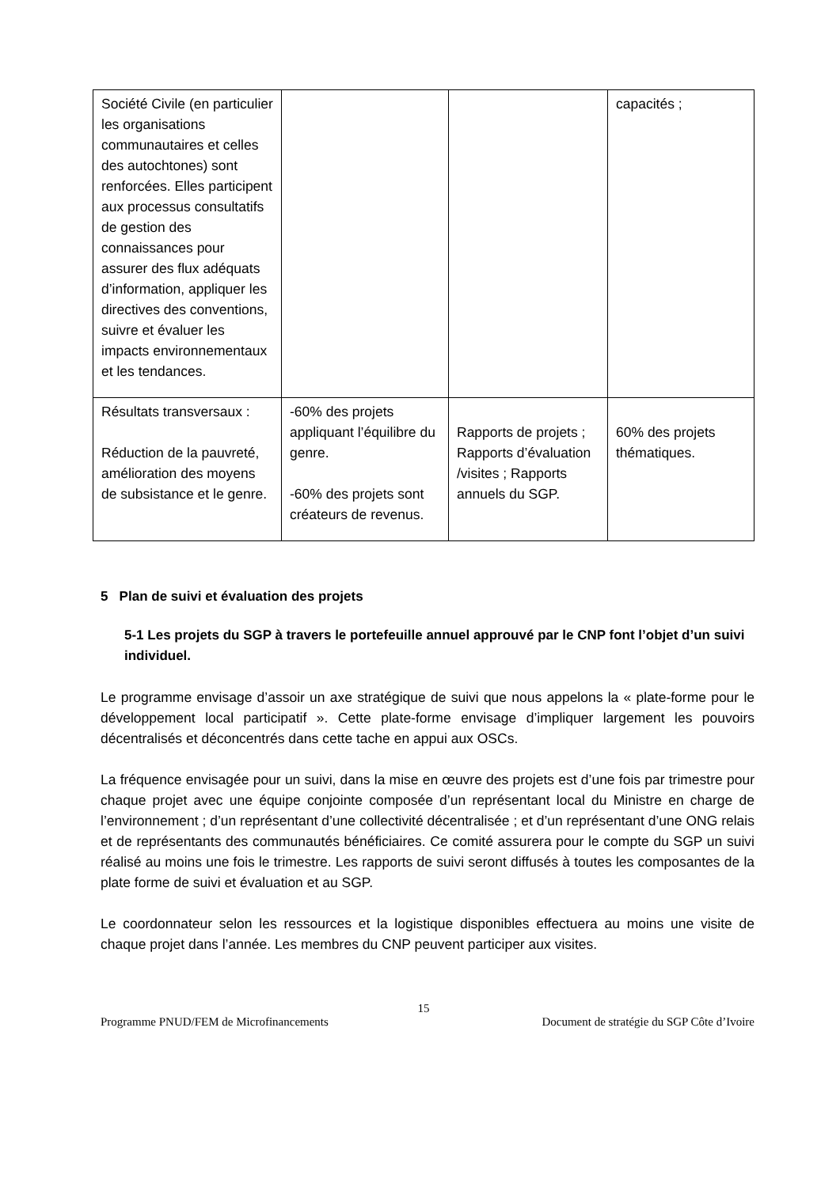| Société Civile (en particulier les organisations communautaires et celles des autochtones) sont renforcées. Elles participent aux processus consultatifs de gestion des connaissances pour assurer des flux adéquats d’information, appliquer les directives des conventions, suivre et évaluer les impacts environnementaux et les tendances. | | | capacités ; |
| Résultats transversaux : Réduction de la pauvreté, amélioration des moyens de subsistance et le genre. | -60% des projets appliquant l’équilibre du genre. -60% des projets sont créateurs de revenus. | Rapports de projets ; Rapports d’évaluation /visites ; Rapports annuels du SGP. | 60% des projets thématiques. |
5 Plan de suivi et évaluation des projets
5-1 Les projets du SGP à travers le portefeuille annuel approuvé par le CNP font l’objet d’un suivi individuel.
Le programme envisage d’assoir un axe stratégique de suivi que nous appelons la « plate-forme pour le développement local participatif ». Cette plate-forme envisage d’impliquer largement les pouvoirs décentralisés et déconcentrés dans cette tache en appui aux OSCs.
La fréquence envisagée pour un suivi, dans la mise en œuvre des projets est d’une fois par trimestre pour chaque projet avec une équipe conjointe composée d’un représentant local du Ministre en charge de l’environnement ; d’un représentant d’une collectivité décentralisée ; et d’un représentant d’une ONG relais et de représentants des communautés bénéficiaires. Ce comité assurera pour le compte du SGP un suivi réalisé au moins une fois le trimestre. Les rapports de suivi seront diffusés à toutes les composantes de la plate forme de suivi et évaluation et au SGP.
Le coordonnateur selon les ressources et la logistique disponibles effectuera au moins une visite de chaque projet dans l’année. Les membres du CNP peuvent participer aux visites.
15
Programme PNUD/FEM de Microfinancements Document de stratégie du SGP Côte d’Ivoire